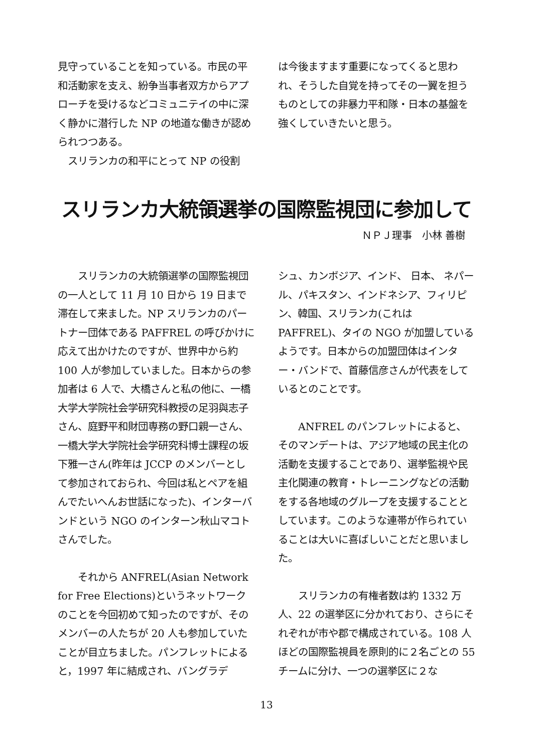見守っていることを知っている。市民の平和活動家を支え、紛争当事者双方からアプローチを受けるなどコミュニテイの中に深く静かに潜行した NP の地道な働きが認められつつある。
　スリランカの和平にとって NP の役割
は今後ますます重要になってくると思われ、そうした自覚を持ってその一翼を担うものとしての非暴力平和隊・日本の基盤を強くしていきたいと思う。
スリランカ大統領選挙の国際監視団に参加して
ＮＰＪ理事　小林 善樹
　　スリランカの大統領選挙の国際監視団の一人として 11 月 10 日から 19 日まで滞在して来ました。NP スリランカのパートナー団体である PAFFREL の呼びかけに応えて出かけたのですが、世界中から約 100 人が参加していました。日本からの参加者は 6 人で、大橋さんと私の他に、一橋大学大学院社会学研究科教授の足羽與志子さん、庭野平和財団専務の野口親一さん、一橋大学大学院社会学研究科博士課程の坂下雅一さん(昨年は JCCP のメンバーとして参加されておられ、今回は私とペアを組んでたいへんお世話になった)、インターバンドという NGO のインターン秋山マコトさんでした。
　　それから ANFREL(Asian Network for Free Elections)というネットワークのことを今回初めて知ったのですが、そのメンバーの人たちが 20 人も参加していたことが目立ちました。パンフレットによると，1997 年に結成され、バングラデ
シュ、カンボジア、インド、 日本、 ネパール、パキスタン、インドネシア、フィリピン、韓国、スリランカ(これは PAFFREL)、タイの NGO が加盟しているようです。日本からの加盟団体はインター・バンドで、首藤信彦さんが代表をしているとのことです。
　　ANFREL のパンフレットによると、そのマンデートは、アジア地域の民主化の活動を支援することであり、選挙監視や民主化関連の教育・トレーニングなどの活動をする各地域のグループを支援することとしています。このような連帯が作られていることは大いに喜ばしいことだと思いました。
　　スリランカの有権者数は約 1332 万人、22 の選挙区に分かれており、さらにそれぞれが市や郡で構成されている。108 人ほどの国際監視員を原則的に２名ごとの 55 チームに分け、一つの選挙区に２な
13